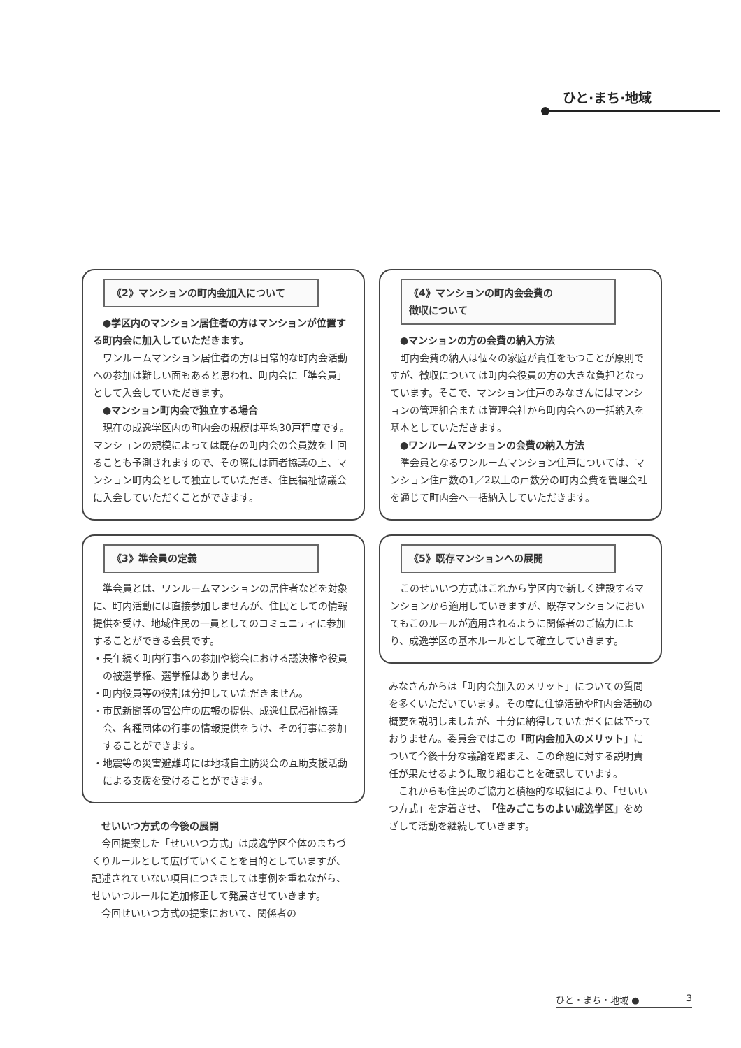ひと·まち·地域
《2》マンションの町内会加入について
●学区内のマンション居住者の方はマンションが位置する町内会に加入していただきます。
ワンルームマンション居住者の方は日常的な町内会活動への参加は難しい面もあると思われ、町内会に「準会員」として入会していただきます。
●マンション町内会で独立する場合
現在の成逸学区内の町内会の規模は平均30戸程度です。マンションの規模によっては既存の町内会の会員数を上回ることも予測されますので、その際には両者協議の上、マンション町内会として独立していただき、住民福祉協議会に入会していただくことができます。
《3》準会員の定義
準会員とは、ワンルームマンションの居住者などを対象に、町内活動には直接参加しませんが、住民としての情報提供を受け、地域住民の一員としてのコミュニティに参加することができる会員です。
・長年続く町内行事への参加や総会における議決権や役員の被選挙権、選挙権はありません。
・町内役員等の役割は分担していただきません。
・市民新聞等の官公庁の広報の提供、成逸住民福祉協議会、各種団体の行事の情報提供をうけ、その行事に参加することができます。
・地震等の災害避難時には地域自主防災会の互助支援活動による支援を受けることができます。
せいいつ方式の今後の展開
今回提案した「せいいつ方式」は成逸学区全体のまちづくりルールとして広げていくことを目的としていますが、記述されていない項目につきましては事例を重ねながら、せいいつルールに追加修正して発展させていきます。
今回せいいつ方式の提案において、関係者の
《4》マンションの町内会会費の
徴収について
●マンションの方の会費の納入方法
町内会費の納入は個々の家庭が責任をもつことが原則ですが、徴収については町内会役員の方の大きな負担となっています。そこで、マンション住戸のみなさんにはマンションの管理組合または管理会社から町内会への一括納入を基本としていただきます。
●ワンルームマンションの会費の納入方法
準会員となるワンルームマンション住戸については、マンション住戸数の1／2以上の戸数分の町内会費を管理会社を通じて町内会へ一括納入していただきます。
《5》既存マンションへの展開
このせいいつ方式はこれから学区内で新しく建設するマンションから適用していきますが、既存マンションにおいてもこのルールが適用されるように関係者のご協力により、成逸学区の基本ルールとして確立していきます。
みなさんからは「町内会加入のメリット」についての質問を多くいただいています。その度に住協活動や町内会活動の概要を説明しましたが、十分に納得していただくには至っておりません。委員会ではこの「町内会加入のメリット」について今後十分な議論を踏まえ、この命題に対する説明責任が果たせるように取り組むことを確認しています。
これからも住民のご協力と積極的な取組により、「せいいつ方式」を定着させ、「住みごこちのよい成逸学区」をめざして活動を継続していきます。
ひと・まち・地域 ● 3